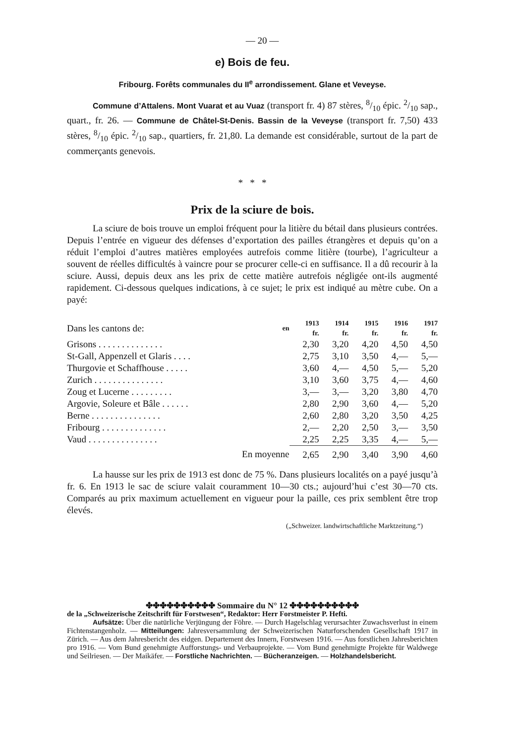— 20 —
e) Bois de feu.
Fribourg. Forêts communales du II<sup>e</sup> arrondissement. Glane et Veveyse.
Commune d’Attalens. Mont Vuarat et au Vuaz (transport fr. 4) 87 stères, 8/10 épic. 2/10 sap., quart., fr. 26. — Commune de Châtel-St-Denis. Bassin de la Veveyse (transport fr. 7,50) 433 stères, 8/10 épic. 2/10 sap., quartiers, fr. 21,80. La demande est considérable, surtout de la part de commerçants genevois.
* * *
Prix de la sciure de bois.
La sciure de bois trouve un emploi fréquent pour la litière du bétail dans plusieurs contrées. Depuis l’entrée en vigueur des défenses d’exportation des pailles étrangères et depuis qu’on a réduit l’emploi d’autres matières employées autrefois comme litière (tourbe), l’agriculteur a souvent de réelles difficultés à vaincre pour se procurer celle-ci en suffisance. Il a dû recourir à la sciure. Aussi, depuis deux ans les prix de cette matière autrefois négligée ont-ils augmenté rapidement. Ci-dessous quelques indications, à ce sujet; le prix est indiqué au mètre cube. On a payé:
| Dans les cantons de: | en | 1913 fr. | 1914 fr. | 1915 fr. | 1916 fr. | 1917 fr. |
| --- | --- | --- | --- | --- | --- | --- |
| Grisons . . . . . . . . . . . . . . | | 2,30 | 3,20 | 4,20 | 4,50 | 4,50 |
| St-Gall, Appenzell et Glaris . . . . | | 2,75 | 3,10 | 3,50 | 4,— | 5,— |
| Thurgovie et Schaffhouse . . . . . | | 3,60 | 4,— | 4,50 | 5,— | 5,20 |
| Zurich . . . . . . . . . . . . . . . | | 3,10 | 3,60 | 3,75 | 4,— | 4,60 |
| Zoug et Lucerne . . . . . . . . . | | 3,— | 3,— | 3,20 | 3,80 | 4,70 |
| Argovie, Soleure et Bâle . . . . . . | | 2,80 | 2,90 | 3,60 | 4,— | 5,20 |
| Berne . . . . . . . . . . . . . . . | | 2,60 | 2,80 | 3,20 | 3,50 | 4,25 |
| Fribourg . . . . . . . . . . . . . . | | 2,— | 2,20 | 2,50 | 3,— | 3,50 |
| Vaud . . . . . . . . . . . . . . . | | 2,25 | 2,25 | 3,35 | 4,— | 5,— |
| En moyenne | | 2,65 | 2,90 | 3,40 | 3,90 | 4,60 |
La hausse sur les prix de 1913 est donc de 75 %. Dans plusieurs localités on a payé jusqu’à fr. 6. En 1913 le sac de sciure valait couramment 10—30 cts.; aujourd’hui c’est 30—70 cts. Comparés au prix maximum actuellement en vigueur pour la paille, ces prix semblent être trop élevés.
(„Schweizer. landwirtschaftliche Marktzeitung.“)
✤✤✤✤✤✤✤✤✤✤ Sommaire du N° 12 ✤✤✤✤✤✤✤✤✤✤
de la „Schweizerische Zeitschrift für Forstwesen“, Redaktor: Herr Forstmeister P. Hefti.
Aufsätze: Über die natürliche Verjüngung der Föhre. — Durch Hagelschlag verursachter Zuwachsverlust in einem Fichtenstangenholz. — Mitteilungen: Jahresversammlung der Schweizerischen Naturforschenden Gesellschaft 1917 in Zürich. — Aus dem Jahresbericht des eidgen. Departement des Innern, Forstwesen 1916. — Aus forstlichen Jahresberichten pro 1916. — Vom Bund genehmigte Aufforstungs- und Verbauprojekte. — Vom Bund genehmigte Projekte für Waldwege und Seilriesen. — Der Maikäfer. — Forstliche Nachrichten. — Bücheranzeigen. — Holzhandelsbericht.